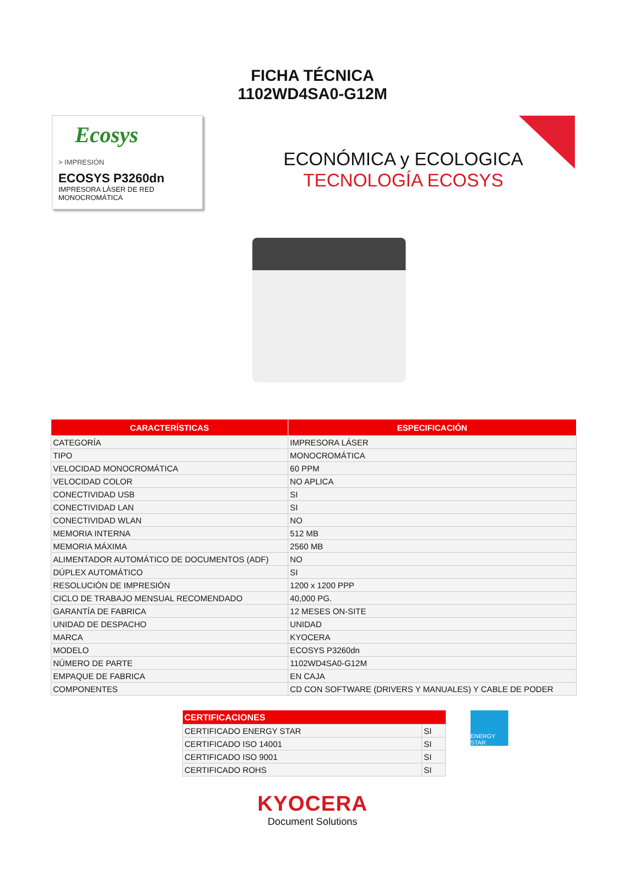FICHA TÉCNICA
1102WD4SA0-G12M
Ecosys
> IMPRESIÓN
ECOSYS P3260dn
IMPRESORA LÁSER DE RED
MONOCROMÁTICA
ECONÓMICA y ECOLOGICA
TECNOLOGÍA ECOSYS
| CARACTERÍSTICAS | ESPECIFICACIÓN |
| --- | --- |
| CATEGORÍA | IMPRESORA LÁSER |
| TIPO | MONOCROMÁTICA |
| VELOCIDAD MONOCROMÁTICA | 60 PPM |
| VELOCIDAD COLOR | NO APLICA |
| CONECTIVIDAD USB | SI |
| CONECTIVIDAD LAN | SI |
| CONECTIVIDAD WLAN | NO |
| MEMORIA INTERNA | 512 MB |
| MEMORIA MÁXIMA | 2560 MB |
| ALIMENTADOR AUTOMÁTICO DE DOCUMENTOS (ADF) | NO |
| DÚPLEX AUTOMÁTICO | SI |
| RESOLUCIÓN DE IMPRESIÓN | 1200 x 1200 PPP |
| CICLO DE TRABAJO MENSUAL RECOMENDADO | 40,000 PG. |
| GARANTÍA DE FABRICA | 12 MESES ON-SITE |
| UNIDAD DE DESPACHO | UNIDAD |
| MARCA | KYOCERA |
| MODELO | ECOSYS P3260dn |
| NÚMERO DE PARTE | 1102WD4SA0-G12M |
| EMPAQUE DE FABRICA | EN CAJA |
| COMPONENTES | CD CON SOFTWARE (DRIVERS Y MANUALES) Y CABLE DE PODER |
| CERTIFICACIONES | |
| --- | --- |
| CERTIFICADO ENERGY STAR | SI |
| CERTIFICADO ISO 14001 | SI |
| CERTIFICADO ISO 9001 | SI |
| CERTIFICADO ROHS | SI |
ENERGY STAR
KYOCERA
Document Solutions